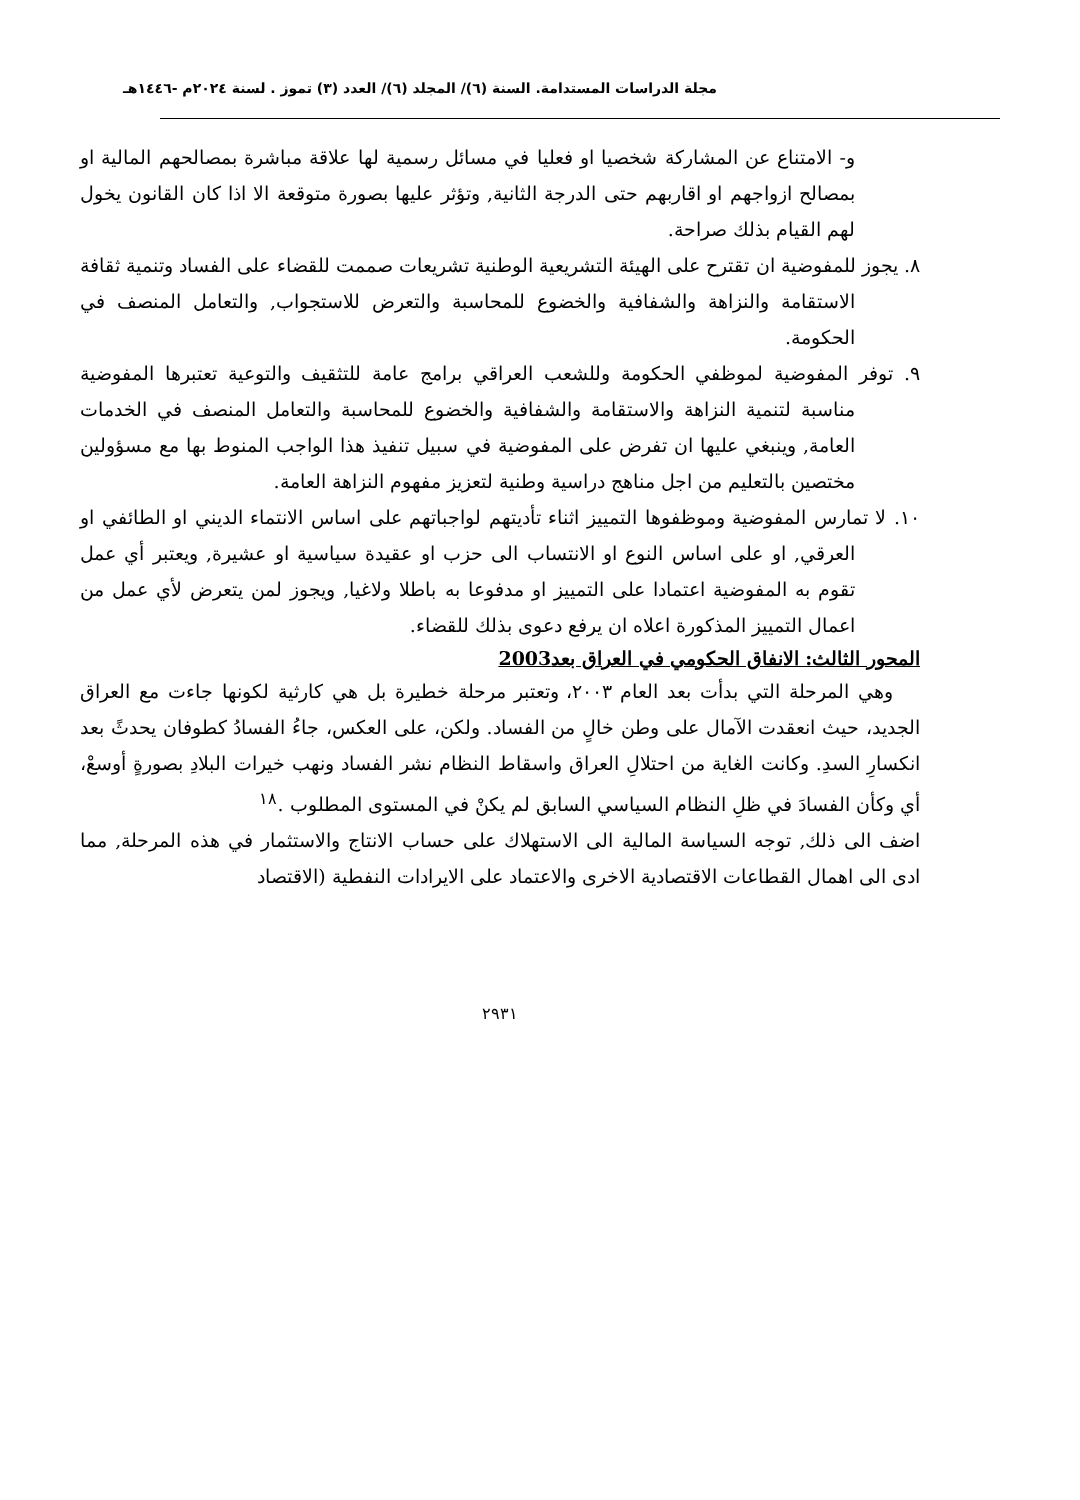مجلة الدراسات المستدامة. السنة (٦)/ المجلد (٦)/ العدد (٣) تموز . لسنة ٢٠٢٤م -١٤٤٦هـ
و- الامتناع عن المشاركة شخصيا او فعليا في مسائل رسمية لها علاقة مباشرة بمصالحهم المالية او بمصالح ازواجهم او اقاربهم حتى الدرجة الثانية, وتؤثر عليها بصورة متوقعة الا اذا كان القانون يخول لهم القيام بذلك صراحة.
٨. يجوز للمفوضية ان تقترح على الهيئة التشريعية الوطنية تشريعات صممت للقضاء على الفساد وتنمية ثقافة الاستقامة والنزاهة والشفافية والخضوع للمحاسبة والتعرض للاستجواب, والتعامل المنصف في الحكومة.
٩. توفر المفوضية لموظفي الحكومة وللشعب العراقي برامج عامة للتثقيف والتوعية تعتبرها المفوضية مناسبة لتنمية النزاهة والاستقامة والشفافية والخضوع للمحاسبة والتعامل المنصف في الخدمات العامة, وينبغي عليها ان تفرض على المفوضية في سبيل تنفيذ هذا الواجب المنوط بها مع مسؤولين مختصين بالتعليم من اجل مناهج دراسية وطنية لتعزيز مفهوم النزاهة العامة.
١٠. لا تمارس المفوضية وموظفوها التمييز اثناء تأديتهم لواجباتهم على اساس الانتماء الديني او الطائفي او العرقي, او على اساس النوع او الانتساب الى حزب او عقيدة سياسية او عشيرة, ويعتبر أي عمل تقوم به المفوضية اعتمادا على التمييز او مدفوعا به باطلا ولاغيا, ويجوز لمن يتعرض لأي عمل من اعمال التمييز المذكورة اعلاه ان يرفع دعوى بذلك للقضاء.
المحور الثالث: الانفاق الحكومي في العراق بعد2003
وهي المرحلة التي بدأت بعد العام ٢٠٠٣، وتعتبر مرحلة خطيرة بل هي كارثية لكونها جاءت مع العراق الجديد، حيث انعقدت الآمال على وطن خالٍ من الفساد. ولكن، على العكس، جاءُ الفسادُ كطوفان يحدثً بعد انكسارِ السدِ. وكانت الغاية من احتلالِ العراق واسقاط النظام نشر الفساد ونهب خيرات البلادِ بصورةٍ أوسعْ، أي وكأن الفسادَ في ظلِ النظام السياسي السابق لم يكنْ في المستوى المطلوب .<sup>١٨</sup>
اضف الى ذلك, توجه السياسة المالية الى الاستهلاك على حساب الانتاج والاستثمار في هذه المرحلة, مما ادى الى اهمال القطاعات الاقتصادية الاخرى والاعتماد على الايرادات النفطية (الاقتصاد
٢٩٣١